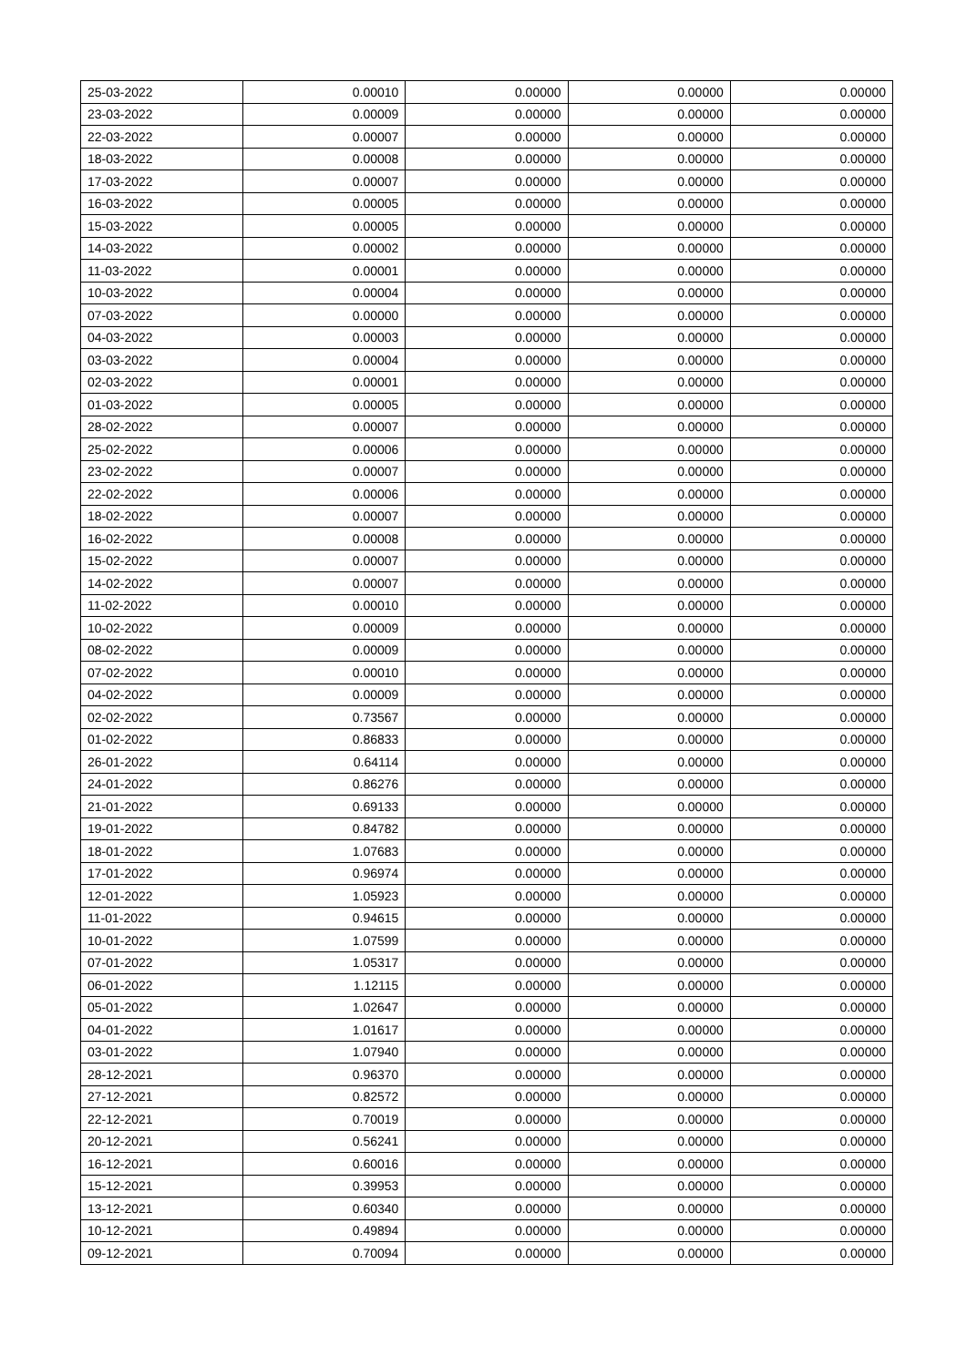| 25-03-2022 | 0.00010 | 0.00000 | 0.00000 | 0.00000 |
| 23-03-2022 | 0.00009 | 0.00000 | 0.00000 | 0.00000 |
| 22-03-2022 | 0.00007 | 0.00000 | 0.00000 | 0.00000 |
| 18-03-2022 | 0.00008 | 0.00000 | 0.00000 | 0.00000 |
| 17-03-2022 | 0.00007 | 0.00000 | 0.00000 | 0.00000 |
| 16-03-2022 | 0.00005 | 0.00000 | 0.00000 | 0.00000 |
| 15-03-2022 | 0.00005 | 0.00000 | 0.00000 | 0.00000 |
| 14-03-2022 | 0.00002 | 0.00000 | 0.00000 | 0.00000 |
| 11-03-2022 | 0.00001 | 0.00000 | 0.00000 | 0.00000 |
| 10-03-2022 | 0.00004 | 0.00000 | 0.00000 | 0.00000 |
| 07-03-2022 | 0.00000 | 0.00000 | 0.00000 | 0.00000 |
| 04-03-2022 | 0.00003 | 0.00000 | 0.00000 | 0.00000 |
| 03-03-2022 | 0.00004 | 0.00000 | 0.00000 | 0.00000 |
| 02-03-2022 | 0.00001 | 0.00000 | 0.00000 | 0.00000 |
| 01-03-2022 | 0.00005 | 0.00000 | 0.00000 | 0.00000 |
| 28-02-2022 | 0.00007 | 0.00000 | 0.00000 | 0.00000 |
| 25-02-2022 | 0.00006 | 0.00000 | 0.00000 | 0.00000 |
| 23-02-2022 | 0.00007 | 0.00000 | 0.00000 | 0.00000 |
| 22-02-2022 | 0.00006 | 0.00000 | 0.00000 | 0.00000 |
| 18-02-2022 | 0.00007 | 0.00000 | 0.00000 | 0.00000 |
| 16-02-2022 | 0.00008 | 0.00000 | 0.00000 | 0.00000 |
| 15-02-2022 | 0.00007 | 0.00000 | 0.00000 | 0.00000 |
| 14-02-2022 | 0.00007 | 0.00000 | 0.00000 | 0.00000 |
| 11-02-2022 | 0.00010 | 0.00000 | 0.00000 | 0.00000 |
| 10-02-2022 | 0.00009 | 0.00000 | 0.00000 | 0.00000 |
| 08-02-2022 | 0.00009 | 0.00000 | 0.00000 | 0.00000 |
| 07-02-2022 | 0.00010 | 0.00000 | 0.00000 | 0.00000 |
| 04-02-2022 | 0.00009 | 0.00000 | 0.00000 | 0.00000 |
| 02-02-2022 | 0.73567 | 0.00000 | 0.00000 | 0.00000 |
| 01-02-2022 | 0.86833 | 0.00000 | 0.00000 | 0.00000 |
| 26-01-2022 | 0.64114 | 0.00000 | 0.00000 | 0.00000 |
| 24-01-2022 | 0.86276 | 0.00000 | 0.00000 | 0.00000 |
| 21-01-2022 | 0.69133 | 0.00000 | 0.00000 | 0.00000 |
| 19-01-2022 | 0.84782 | 0.00000 | 0.00000 | 0.00000 |
| 18-01-2022 | 1.07683 | 0.00000 | 0.00000 | 0.00000 |
| 17-01-2022 | 0.96974 | 0.00000 | 0.00000 | 0.00000 |
| 12-01-2022 | 1.05923 | 0.00000 | 0.00000 | 0.00000 |
| 11-01-2022 | 0.94615 | 0.00000 | 0.00000 | 0.00000 |
| 10-01-2022 | 1.07599 | 0.00000 | 0.00000 | 0.00000 |
| 07-01-2022 | 1.05317 | 0.00000 | 0.00000 | 0.00000 |
| 06-01-2022 | 1.12115 | 0.00000 | 0.00000 | 0.00000 |
| 05-01-2022 | 1.02647 | 0.00000 | 0.00000 | 0.00000 |
| 04-01-2022 | 1.01617 | 0.00000 | 0.00000 | 0.00000 |
| 03-01-2022 | 1.07940 | 0.00000 | 0.00000 | 0.00000 |
| 28-12-2021 | 0.96370 | 0.00000 | 0.00000 | 0.00000 |
| 27-12-2021 | 0.82572 | 0.00000 | 0.00000 | 0.00000 |
| 22-12-2021 | 0.70019 | 0.00000 | 0.00000 | 0.00000 |
| 20-12-2021 | 0.56241 | 0.00000 | 0.00000 | 0.00000 |
| 16-12-2021 | 0.60016 | 0.00000 | 0.00000 | 0.00000 |
| 15-12-2021 | 0.39953 | 0.00000 | 0.00000 | 0.00000 |
| 13-12-2021 | 0.60340 | 0.00000 | 0.00000 | 0.00000 |
| 10-12-2021 | 0.49894 | 0.00000 | 0.00000 | 0.00000 |
| 09-12-2021 | 0.70094 | 0.00000 | 0.00000 | 0.00000 |